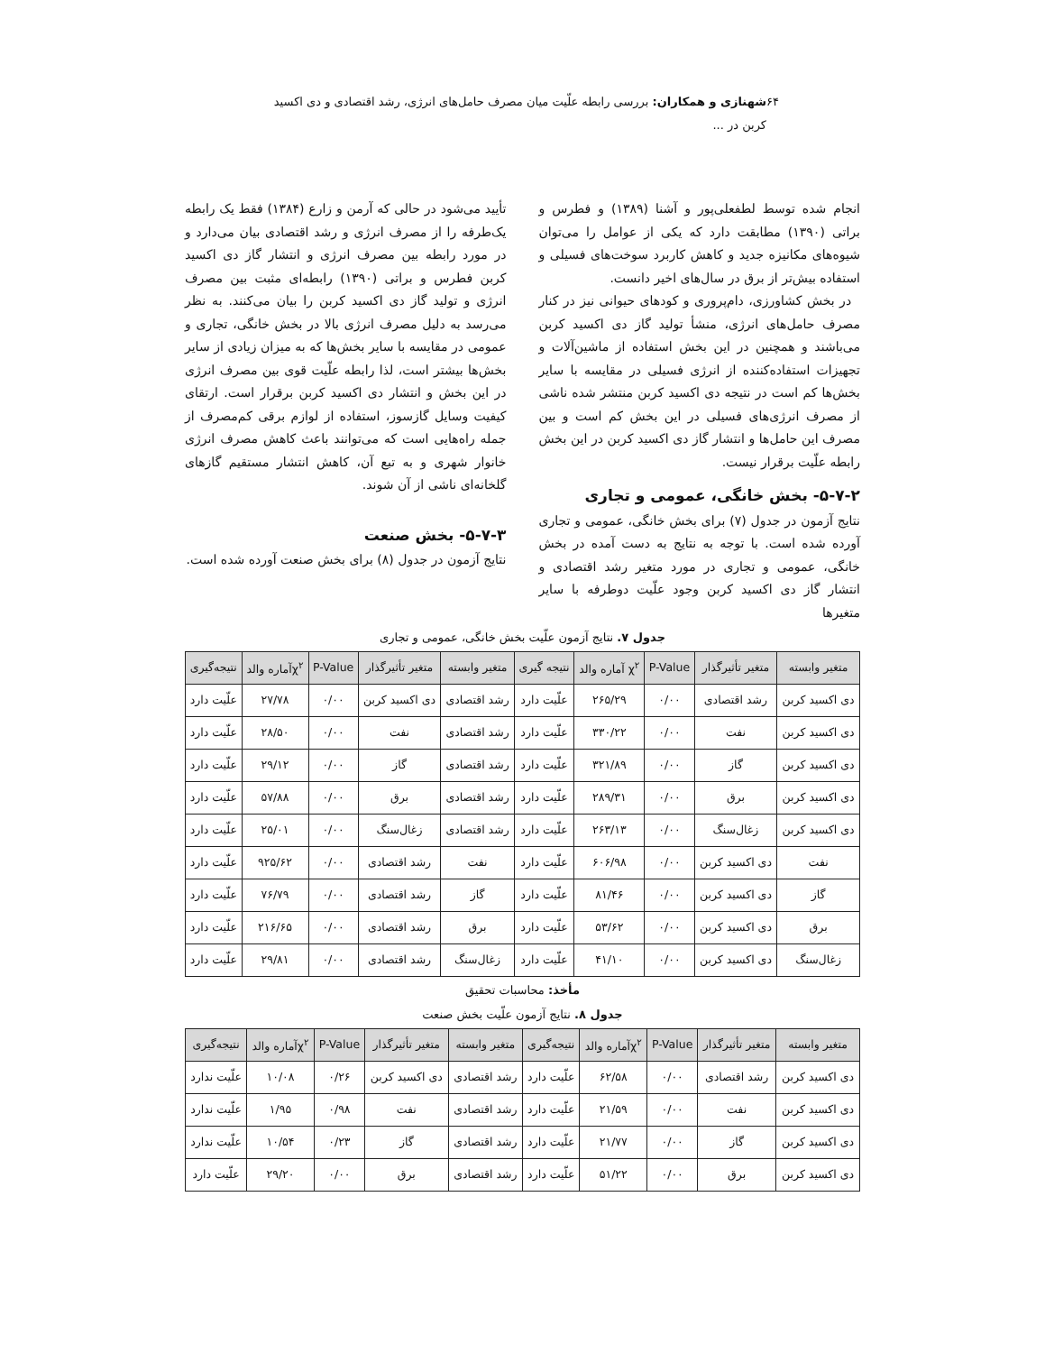۶۴ شهنازی و همکاران: بررسی رابطه علّیت میان مصرف حامل‌های انرژی، رشد اقتصادی و دی اکسید کربن در ...
انجام شده توسط لطفعلی‌پور و آشنا (۱۳۸۹) و فطرس و براتی (۱۳۹۰) مطابقت دارد که یکی از عوامل را می‌توان شیوه‌های مکانیزه جدید و کاهش کاربرد سوخت‌های فسیلی و استفاده بیش‌تر از برق در سال‌های اخیر دانست.
در بخش کشاورزی، دام‌پروری و کودهای حیوانی نیز در کنار مصرف حامل‌های انرژی، منشأ تولید گاز دی اکسید کربن می‌باشند و همچنین در این بخش استفاده از ماشین‌آلات و تجهیزات استفاده‌کننده از انرژی فسیلی در مقایسه با سایر بخش‌ها کم است در نتیجه دی اکسید کربن منتشر شده ناشی از مصرف انرژی‌های فسیلی در این بخش کم است و بین مصرف این حامل‌ها و انتشار گاز دی اکسید کربن در این بخش رابطه علّیت برقرار نیست.
۵-۷-۲- بخش خانگی، عمومی و تجاری
نتایج آزمون در جدول (۷) برای بخش خانگی، عمومی و تجاری آورده شده است. با توجه به نتایج به دست آمده در بخش خانگی، عمومی و تجاری در مورد متغیر رشد اقتصادی و انتشار گاز دی اکسید کربن وجود علّیت دوطرفه با سایر متغیرها
تأیید می‌شود در حالی که آرمن و زارع (۱۳۸۴) فقط یک رابطه یک‌طرفه را از مصرف انرژی و رشد اقتصادی بیان می‌دارد و در مورد رابطه بین مصرف انرژی و انتشار گاز دی اکسید کربن فطرس و براتی (۱۳۹۰) رابطه‌ای مثبت بین مصرف انرژی و تولید گاز دی اکسید کربن را بیان می‌کنند. به نظر می‌رسد به دلیل مصرف انرژی بالا در بخش خانگی، تجاری و عمومی در مقایسه با سایر بخش‌ها که به میزان زیادی از سایر بخش‌ها بیشتر است، لذا رابطه علّیت قوی بین مصرف انرژی در این بخش و انتشار دی اکسید کربن برقرار است. ارتقای کیفیت وسایل گازسوز، استفاده از لوازم برقی کم‌مصرف از جمله راه‌هایی است که می‌توانند باعث کاهش مصرف انرژی خانوار شهری و به تبع آن، کاهش انتشار مستقیم گازهای گلخانه‌ای ناشی از آن شوند.
۵-۷-۳- بخش صنعت
نتایج آزمون در جدول (۸) برای بخش صنعت آورده شده است.
جدول ۷. نتایج آزمون علّیت بخش خانگی، عمومی و تجاری
| متغیر وابسته | متغیر تأثیرگذار | P-Value | χ<sup>۲</sup> آماره والد | نتیجه گیری | متغیر وابسته | متغیر تأثیرگذار | P-Value | χ<sup>۲</sup>آماره والد | نتیجه‌گیری |
| --- | --- | --- | --- | --- | --- | --- | --- | --- | --- |
| دی اکسید کربن | رشد اقتصادی | ۰/۰۰ | ۲۶۵/۲۹ | علّیت دارد | رشد اقتصادی | دی اکسید کربن | ۰/۰۰ | ۲۷/۷۸ | علّیت دارد |
| دی اکسید کربن | نفت | ۰/۰۰ | ۳۳۰/۲۲ | علّیت دارد | رشد اقتصادی | نفت | ۰/۰۰ | ۲۸/۵۰ | علّیت دارد |
| دی اکسید کربن | گاز | ۰/۰۰ | ۳۲۱/۸۹ | علّیت دارد | رشد اقتصادی | گاز | ۰/۰۰ | ۲۹/۱۲ | علّیت دارد |
| دی اکسید کربن | برق | ۰/۰۰ | ۲۸۹/۳۱ | علّیت دارد | رشد اقتصادی | برق | ۰/۰۰ | ۵۷/۸۸ | علّیت دارد |
| دی اکسید کربن | زغال‌سنگ | ۰/۰۰ | ۲۶۳/۱۳ | علّیت دارد | رشد اقتصادی | زغال‌سنگ | ۰/۰۰ | ۲۵/۰۱ | علّیت دارد |
| نفت | دی اکسید کربن | ۰/۰۰ | ۶۰۶/۹۸ | علّیت دارد | نفت | رشد اقتصادی | ۰/۰۰ | ۹۲۵/۶۲ | علّیت دارد |
| گاز | دی اکسید کربن | ۰/۰۰ | ۸۱/۴۶ | علّیت دارد | گاز | رشد اقتصادی | ۰/۰۰ | ۷۶/۷۹ | علّیت دارد |
| برق | دی اکسید کربن | ۰/۰۰ | ۵۳/۶۲ | علّیت دارد | برق | رشد اقتصادی | ۰/۰۰ | ۲۱۶/۶۵ | علّیت دارد |
| زغال‌سنگ | دی اکسید کربن | ۰/۰۰ | ۴۱/۱۰ | علّیت دارد | زغال‌سنگ | رشد اقتصادی | ۰/۰۰ | ۲۹/۸۱ | علّیت دارد |
مأخذ: محاسبات تحقیق
جدول ۸. نتایج آزمون علّیت بخش صنعت
| متغیر وابسته | متغیر تأثیرگذار | P-Value | χ<sup>۲</sup>آماره والد | نتیجه‌گیری | متغیر وابسته | متغیر تأثیرگذار | P-Value | χ<sup>۲</sup>آماره والد | نتیجه‌گیری |
| --- | --- | --- | --- | --- | --- | --- | --- | --- | --- |
| دی اکسید کربن | رشد اقتصادی | ۰/۰۰ | ۶۲/۵۸ | علّیت دارد | رشد اقتصادی | دی اکسید کربن | ۰/۲۶ | ۱۰/۰۸ | علّیت ندارد |
| دی اکسید کربن | نفت | ۰/۰۰ | ۲۱/۵۹ | علّیت دارد | رشد اقتصادی | نفت | ۰/۹۸ | ۱/۹۵ | علّیت ندارد |
| دی اکسید کربن | گاز | ۰/۰۰ | ۲۱/۷۷ | علّیت دارد | رشد اقتصادی | گاز | ۰/۲۳ | ۱۰/۵۴ | علّیت ندارد |
| دی اکسید کربن | برق | ۰/۰۰ | ۵۱/۲۲ | علّیت دارد | رشد اقتصادی | برق | ۰/۰۰ | ۲۹/۲۰ | علّیت دارد |